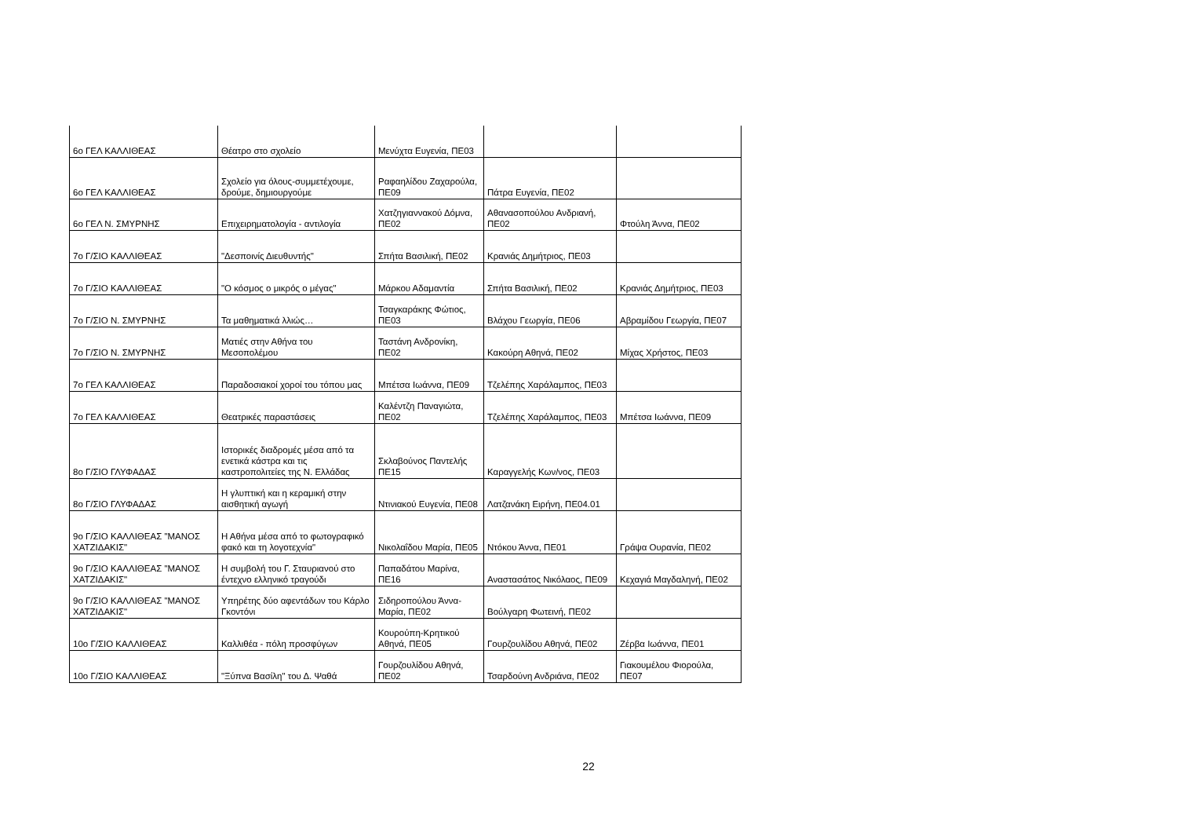| 6ο ΓΕΛ ΚΑΛΛΙΘΕΑΣ | Θέατρο στο σχολείο | Μενύχτα Ευγενία, ΠΕ03 | | |
| 6ο ΓΕΛ ΚΑΛΛΙΘΕΑΣ | Σχολείο για όλους-συμμετέχουμε, δρούμε, δημιουργούμε | Ραφαηλίδου Ζαχαρούλα, ΠΕ09 | Πάτρα Ευγενία, ΠΕ02 | |
| 6ο ΓΕΛ Ν. ΣΜΥΡΝΗΣ | Επιχειρηματολογία - αντιλογία | Χατζηγιαννακού Δόμνα, ΠΕ02 | Αθανασοπούλου Ανδριανή, ΠΕ02 | Φτούλη Άννα, ΠΕ02 |
| 7ο Γ/ΣΙΟ ΚΑΛΛΙΘΕΑΣ | "Δεσποινίς Διευθυντής" | Σπήτα Βασιλική, ΠΕ02 | Κρανιάς Δημήτριος, ΠΕ03 | |
| 7ο Γ/ΣΙΟ ΚΑΛΛΙΘΕΑΣ | "Ο κόσμος ο μικρός ο μέγας" | Μάρκου Αδαμαντία | Σπήτα Βασιλική, ΠΕ02 | Κρανιάς Δημήτριος, ΠΕ03 |
| 7ο Γ/ΣΙΟ Ν. ΣΜΥΡΝΗΣ | Τα μαθηματικά λλιώς… | Τσαγκαράκης Φώτιος, ΠΕ03 | Βλάχου Γεωργία, ΠΕ06 | Αβραμίδου Γεωργία, ΠΕ07 |
| 7ο Γ/ΣΙΟ Ν. ΣΜΥΡΝΗΣ | Ματιές στην Αθήνα του Μεσοπολέμου | Ταστάνη Ανδρονίκη, ΠΕ02 | Κακούρη Αθηνά, ΠΕ02 | Μίχας Χρήστος, ΠΕ03 |
| 7ο ΓΕΛ ΚΑΛΛΙΘΕΑΣ | Παραδοσιακοί χοροί του τόπου μας | Μπέτσα Ιωάννα, ΠΕ09 | Τζελέπης Χαράλαμπος, ΠΕ03 | |
| 7ο ΓΕΛ ΚΑΛΛΙΘΕΑΣ | Θεατρικές παραστάσεις | Καλέντζη Παναγιώτα, ΠΕ02 | Τζελέπης Χαράλαμπος, ΠΕ03 | Μπέτσα Ιωάννα, ΠΕ09 |
| 8ο Γ/ΣΙΟ ΓΛΥΦΑΔΑΣ | Ιστορικές διαδρομές μέσα από τα ενετικά κάστρα και τις καστροπολιτείες της Ν. Ελλάδας | Σκλαβούνος Παντελής ΠΕ15 | Καραγγελής Κων/νος, ΠΕ03 | |
| 8ο Γ/ΣΙΟ ΓΛΥΦΑΔΑΣ | Η γλυπτική και η κεραμική στην αισθητική αγωγή | Ντινιακού Ευγενία, ΠΕ08 | Λατζανάκη Ειρήνη, ΠΕ04.01 | |
| 9ο Γ/ΣΙΟ ΚΑΛΛΙΘΕΑΣ "ΜΑΝΟΣ ΧΑΤΖΙΔΑΚΙΣ" | Η Αθήνα μέσα από το φωτογραφικό φακό και τη λογοτεχνία" | Νικολαΐδου Μαρία, ΠΕ05 | Ντόκου Άννα, ΠΕ01 | Γράψα Ουρανία, ΠΕ02 |
| 9ο Γ/ΣΙΟ ΚΑΛΛΙΘΕΑΣ "ΜΑΝΟΣ ΧΑΤΖΙΔΑΚΙΣ" | Η συμβολή του Γ. Σταυριανού στο έντεχνο ελληνικό τραγούδι | Παπαδάτου Μαρίνα, ΠΕ16 | Αναστασάτος Νικόλαος, ΠΕ09 | Κεχαγιά Μαγδαληνή, ΠΕ02 |
| 9ο Γ/ΣΙΟ ΚΑΛΛΙΘΕΑΣ "ΜΑΝΟΣ ΧΑΤΖΙΔΑΚΙΣ" | Υπηρέτης δύο αφεντάδων του Κάρλο Γκοντόνι | Σιδηροπούλου Άννα-Μαρία, ΠΕ02 | Βούλγαρη Φωτεινή, ΠΕ02 | |
| 10ο Γ/ΣΙΟ ΚΑΛΛΙΘΕΑΣ | Καλλιθέα - πόλη προσφύγων | Κουρούπη-Κρητικού Αθηνά, ΠΕ05 | Γουρζουλίδου Αθηνά, ΠΕ02 | Ζέρβα Ιωάννα, ΠΕ01 |
| 10ο Γ/ΣΙΟ ΚΑΛΛΙΘΕΑΣ | "Ξύπνα Βασίλη" του Δ. Ψαθά | Γουρζουλίδου Αθηνά, ΠΕ02 | Τσαρδούνη Ανδριάνα, ΠΕ02 | Γιακουμέλου Φιορούλα, ΠΕ07 |
22